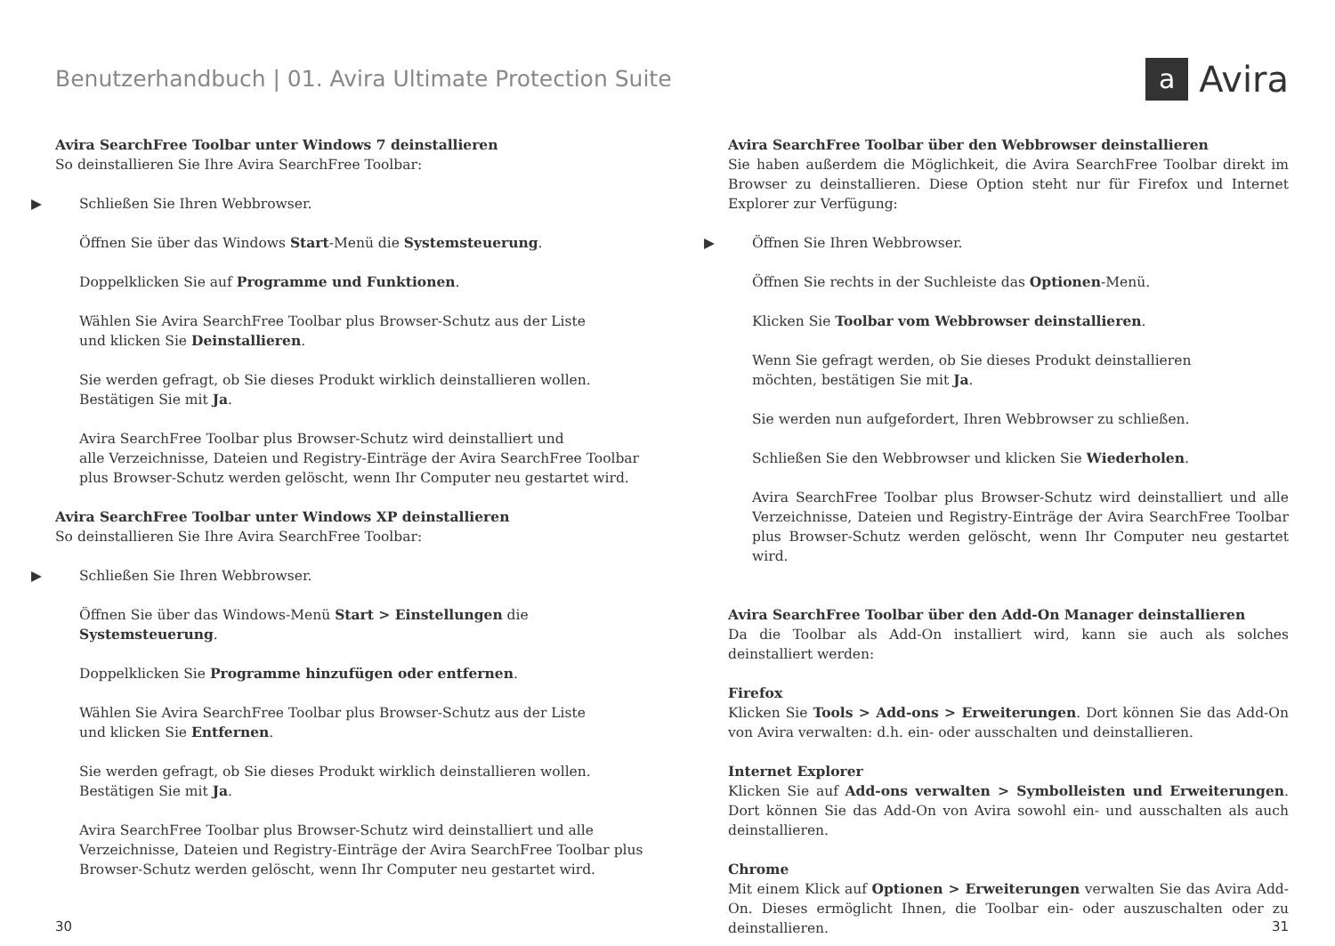Benutzerhandbuch | 01. Avira Ultimate Protection Suite
a
Avira
Avira SearchFree Toolbar unter Windows 7 deinstallieren
So deinstallieren Sie Ihre Avira SearchFree Toolbar:
▶ Schließen Sie Ihren Webbrowser.
Öffnen Sie über das Windows Start-Menü die Systemsteuerung.
Doppelklicken Sie auf Programme und Funktionen.
Wählen Sie Avira SearchFree Toolbar plus Browser-Schutz aus der Liste
und klicken Sie Deinstallieren.
Sie werden gefragt, ob Sie dieses Produkt wirklich deinstallieren wollen.
Bestätigen Sie mit Ja.
Avira SearchFree Toolbar plus Browser-Schutz wird deinstalliert und
alle Verzeichnisse, Dateien und Registry-Einträge der Avira SearchFree Toolbar plus Browser-Schutz werden gelöscht, wenn Ihr Computer neu gestartet wird.
Avira SearchFree Toolbar unter Windows XP deinstallieren
So deinstallieren Sie Ihre Avira SearchFree Toolbar:
▶ Schließen Sie Ihren Webbrowser.
Öffnen Sie über das Windows-Menü Start > Einstellungen die Systemsteuerung.
Doppelklicken Sie Programme hinzufügen oder entfernen.
Wählen Sie Avira SearchFree Toolbar plus Browser-Schutz aus der Liste
und klicken Sie Entfernen.
Sie werden gefragt, ob Sie dieses Produkt wirklich deinstallieren wollen.
Bestätigen Sie mit Ja.
Avira SearchFree Toolbar plus Browser-Schutz wird deinstalliert und alle Verzeichnisse, Dateien und Registry-Einträge der Avira SearchFree Toolbar plus Browser-Schutz werden gelöscht, wenn Ihr Computer neu gestartet wird.
Avira SearchFree Toolbar über den Webbrowser deinstallieren
Sie haben außerdem die Möglichkeit, die Avira SearchFree Toolbar direkt im Browser zu deinstallieren. Diese Option steht nur für Firefox und Internet Explorer zur Verfügung:
▶ Öffnen Sie Ihren Webbrowser.
Öffnen Sie rechts in der Suchleiste das Optionen-Menü.
Klicken Sie Toolbar vom Webbrowser deinstallieren.
Wenn Sie gefragt werden, ob Sie dieses Produkt deinstallieren
möchten, bestätigen Sie mit Ja.
Sie werden nun aufgefordert, Ihren Webbrowser zu schließen.
Schließen Sie den Webbrowser und klicken Sie Wiederholen.
Avira SearchFree Toolbar plus Browser-Schutz wird deinstalliert und alle Verzeichnisse, Dateien und Registry-Einträge der Avira SearchFree Toolbar plus Browser-Schutz werden gelöscht, wenn Ihr Computer neu gestartet wird.
Avira SearchFree Toolbar über den Add-On Manager deinstallieren
Da die Toolbar als Add-On installiert wird, kann sie auch als solches deinstalliert werden:
Firefox
Klicken Sie Tools > Add-ons > Erweiterungen. Dort können Sie das Add-On von Avira verwalten: d.h. ein- oder ausschalten und deinstallieren.
Internet Explorer
Klicken Sie auf Add-ons verwalten > Symbolleisten und Erweiterungen. Dort können Sie das Add-On von Avira sowohl ein- und ausschalten als auch deinstallieren.
Chrome
Mit einem Klick auf Optionen > Erweiterungen verwalten Sie das Avira Add-On. Dieses ermöglicht Ihnen, die Toolbar ein- oder auszuschalten oder zu deinstallieren.
30 31